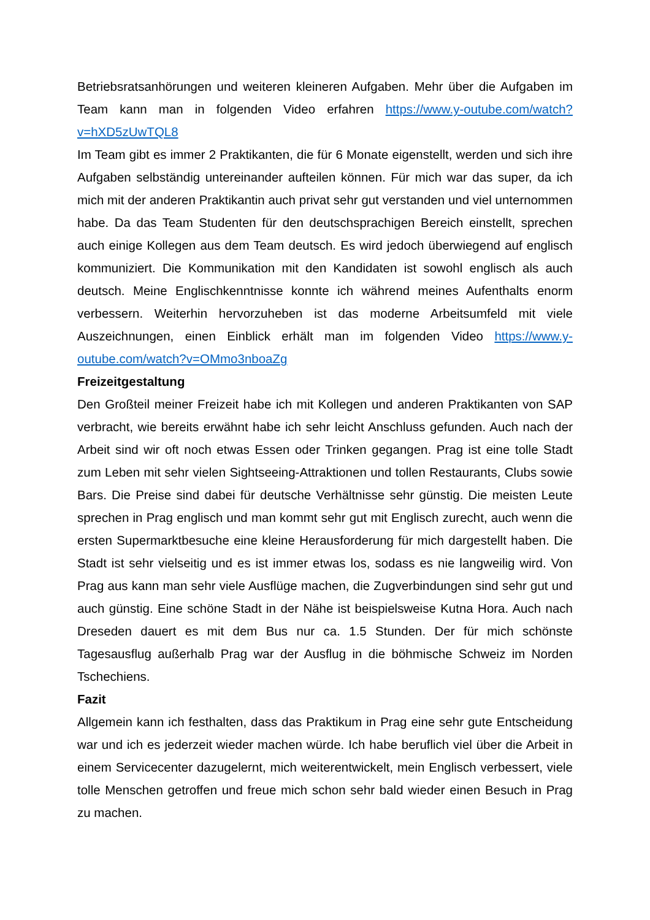Betriebsratsanhörungen und weiteren kleineren Aufgaben. Mehr über die Aufgaben im Team kann man in folgenden Video erfahren https://www.y-outube.com/watch?v=hXD5zUwTQL8
Im Team gibt es immer 2 Praktikanten, die für 6 Monate eigenstellt, werden und sich ihre Aufgaben selbständig untereinander aufteilen können. Für mich war das super, da ich mich mit der anderen Praktikantin auch privat sehr gut verstanden und viel unternommen habe. Da das Team Studenten für den deutschsprachigen Bereich einstellt, sprechen auch einige Kollegen aus dem Team deutsch. Es wird jedoch überwiegend auf englisch kommuniziert. Die Kommunikation mit den Kandidaten ist sowohl englisch als auch deutsch. Meine Englischkenntnisse konnte ich während meines Aufenthalts enorm verbessern. Weiterhin hervorzuheben ist das moderne Arbeitsumfeld mit viele Auszeichnungen, einen Einblick erhält man im folgenden Video https://www.y-outube.com/watch?v=OMmo3nboaZg
Freizeitgestaltung
Den Großteil meiner Freizeit habe ich mit Kollegen und anderen Praktikanten von SAP verbracht, wie bereits erwähnt habe ich sehr leicht Anschluss gefunden. Auch nach der Arbeit sind wir oft noch etwas Essen oder Trinken gegangen. Prag ist eine tolle Stadt zum Leben mit sehr vielen Sightseeing-Attraktionen und tollen Restaurants, Clubs sowie Bars. Die Preise sind dabei für deutsche Verhältnisse sehr günstig. Die meisten Leute sprechen in Prag englisch und man kommt sehr gut mit Englisch zurecht, auch wenn die ersten Supermarktbesuche eine kleine Herausforderung für mich dargestellt haben. Die Stadt ist sehr vielseitig und es ist immer etwas los, sodass es nie langweilig wird. Von Prag aus kann man sehr viele Ausflüge machen, die Zugverbindungen sind sehr gut und auch günstig. Eine schöne Stadt in der Nähe ist beispielsweise Kutna Hora. Auch nach Dreseden dauert es mit dem Bus nur ca. 1.5 Stunden. Der für mich schönste Tagesausflug außerhalb Prag war der Ausflug in die böhmische Schweiz im Norden Tschechiens.
Fazit
Allgemein kann ich festhalten, dass das Praktikum in Prag eine sehr gute Entscheidung war und ich es jederzeit wieder machen würde. Ich habe beruflich viel über die Arbeit in einem Servicecenter dazugelernt, mich weiterentwickelt, mein Englisch verbessert, viele tolle Menschen getroffen und freue mich schon sehr bald wieder einen Besuch in Prag zu machen.